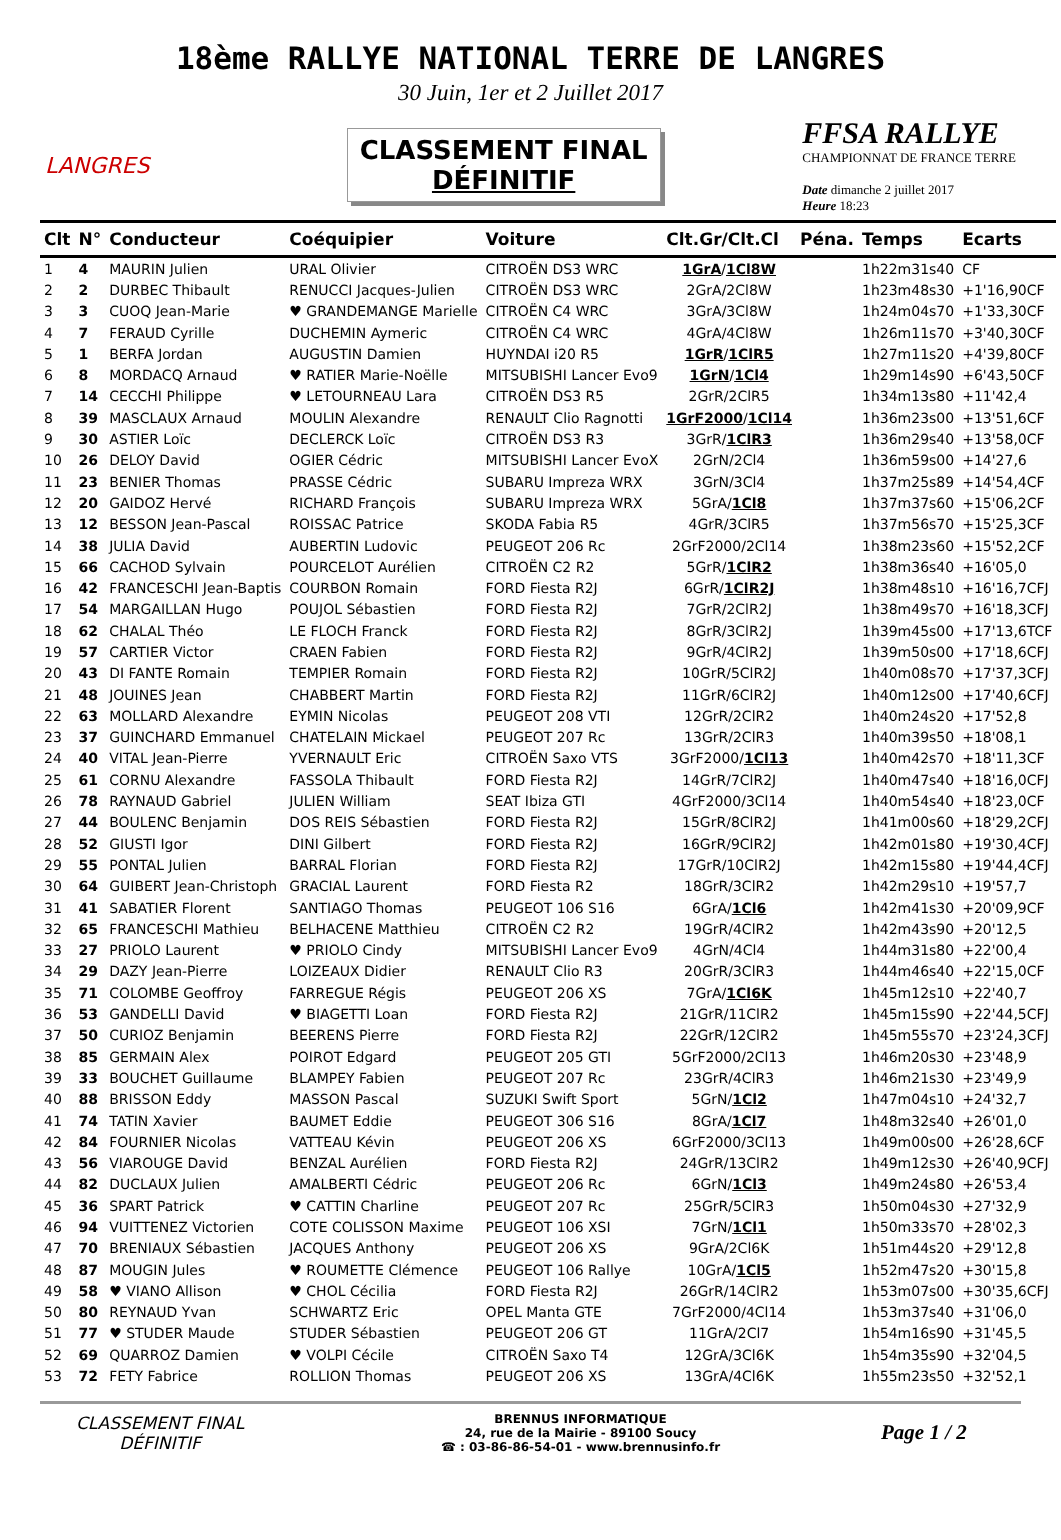18ème RALLYE NATIONAL TERRE DE LANGRES
30 Juin, 1er et 2 Juillet 2017
LANGRES
CLASSEMENT FINAL
DÉFINITIF
FFSA RALLYE
CHAMPIONNAT DE FRANCE TERRE
Date dimanche 2 juillet 2017
Heure 18:23
| Clt | N° | Conducteur | Coéquipier | Voiture | Clt.Gr/Clt.Cl | Péna. | Temps | Ecarts |
| --- | --- | --- | --- | --- | --- | --- | --- | --- |
| 1 | 4 | MAURIN Julien | URAL Olivier | CITROËN DS3 WRC | 1GrA / 1Cl8W | | 1h22m31s40 | CF |
| 2 | 2 | DURBEC Thibault | RENUCCI Jacques-Julien | CITROËN DS3 WRC | 2GrA/2Cl8W | | 1h23m48s30 | +1'16,90CF |
| 3 | 3 | CUOQ Jean-Marie | ♥ GRANDEMANGE Marielle | CITROËN C4 WRC | 3GrA/3Cl8W | | 1h24m04s70 | +1'33,30CF |
| 4 | 7 | FERAUD Cyrille | DUCHEMIN Aymeric | CITROËN C4 WRC | 4GrA/4Cl8W | | 1h26m11s70 | +3'40,30CF |
| 5 | 1 | BERFA Jordan | AUGUSTIN Damien | HUYNDAI i20 R5 | 1GrR / 1ClR5 | | 1h27m11s20 | +4'39,80CF |
| 6 | 8 | MORDACQ Arnaud | ♥ RATIER Marie-Noëlle | MITSUBISHI Lancer Evo9 | 1GrN / 1Cl4 | | 1h29m14s90 | +6'43,50CF |
| 7 | 14 | CECCHI Philippe | ♥ LETOURNEAU Lara | CITROËN DS3 R5 | 2GrR/2ClR5 | | 1h34m13s80 | +11'42,4 |
| 8 | 39 | MASCLAUX Arnaud | MOULIN Alexandre | RENAULT Clio Ragnotti | 1GrF2000 / 1Cl14 | | 1h36m23s00 | +13'51,6CF |
| 9 | 30 | ASTIER Loïc | DECLERCK Loïc | CITROËN DS3 R3 | 3GrR/ 1ClR3 | | 1h36m29s40 | +13'58,0CF |
| 10 | 26 | DELOY David | OGIER Cédric | MITSUBISHI Lancer EvoX | 2GrN/2Cl4 | | 1h36m59s00 | +14'27,6 |
| 11 | 23 | BENIER Thomas | PRASSE Cédric | SUBARU Impreza WRX | 3GrN/3Cl4 | | 1h37m25s89 | +14'54,4CF |
| 12 | 20 | GAIDOZ Hervé | RICHARD François | SUBARU Impreza WRX | 5GrA/ 1Cl8 | | 1h37m37s60 | +15'06,2CF |
| 13 | 12 | BESSON Jean-Pascal | ROISSAC Patrice | SKODA Fabia R5 | 4GrR/3ClR5 | | 1h37m56s70 | +15'25,3CF |
| 14 | 38 | JULIA David | AUBERTIN Ludovic | PEUGEOT 206 Rc | 2GrF2000/2Cl14 | | 1h38m23s60 | +15'52,2CF |
| 15 | 66 | CACHOD Sylvain | POURCELOT Aurélien | CITROËN C2 R2 | 5GrR/ 1ClR2 | | 1h38m36s40 | +16'05,0 |
| 16 | 42 | FRANCESCHI Jean-Baptis | COURBON Romain | FORD Fiesta R2J | 6GrR/ 1ClR2J | | 1h38m48s10 | +16'16,7CFJ |
| 17 | 54 | MARGAILLAN Hugo | POUJOL Sébastien | FORD Fiesta R2J | 7GrR/2ClR2J | | 1h38m49s70 | +16'18,3CFJ |
| 18 | 62 | CHALAL Théo | LE FLOCH Franck | FORD Fiesta R2J | 8GrR/3ClR2J | | 1h39m45s00 | +17'13,6TCF |
| 19 | 57 | CARTIER Victor | CRAEN Fabien | FORD Fiesta R2J | 9GrR/4ClR2J | | 1h39m50s00 | +17'18,6CFJ |
| 20 | 43 | DI FANTE Romain | TEMPIER Romain | FORD Fiesta R2J | 10GrR/5ClR2J | | 1h40m08s70 | +17'37,3CFJ |
| 21 | 48 | JOUINES Jean | CHABBERT Martin | FORD Fiesta R2J | 11GrR/6ClR2J | | 1h40m12s00 | +17'40,6CFJ |
| 22 | 63 | MOLLARD Alexandre | EYMIN Nicolas | PEUGEOT 208 VTI | 12GrR/2ClR2 | | 1h40m24s20 | +17'52,8 |
| 23 | 37 | GUINCHARD Emmanuel | CHATELAIN Mickael | PEUGEOT 207 Rc | 13GrR/2ClR3 | | 1h40m39s50 | +18'08,1 |
| 24 | 40 | VITAL Jean-Pierre | YVERNAULT Eric | CITROËN Saxo VTS | 3GrF2000/ 1Cl13 | | 1h40m42s70 | +18'11,3CF |
| 25 | 61 | CORNU Alexandre | FASSOLA Thibault | FORD Fiesta R2J | 14GrR/7ClR2J | | 1h40m47s40 | +18'16,0CFJ |
| 26 | 78 | RAYNAUD Gabriel | JULIEN William | SEAT Ibiza GTI | 4GrF2000/3Cl14 | | 1h40m54s40 | +18'23,0CF |
| 27 | 44 | BOULENC Benjamin | DOS REIS Sébastien | FORD Fiesta R2J | 15GrR/8ClR2J | | 1h41m00s60 | +18'29,2CFJ |
| 28 | 52 | GIUSTI Igor | DINI Gilbert | FORD Fiesta R2J | 16GrR/9ClR2J | | 1h42m01s80 | +19'30,4CFJ |
| 29 | 55 | PONTAL Julien | BARRAL Florian | FORD Fiesta R2J | 17GrR/10ClR2J | | 1h42m15s80 | +19'44,4CFJ |
| 30 | 64 | GUIBERT Jean-Christoph | GRACIAL Laurent | FORD Fiesta R2 | 18GrR/3ClR2 | | 1h42m29s10 | +19'57,7 |
| 31 | 41 | SABATIER Florent | SANTIAGO Thomas | PEUGEOT 106 S16 | 6GrA/ 1Cl6 | | 1h42m41s30 | +20'09,9CF |
| 32 | 65 | FRANCESCHI Mathieu | BELHACENE Matthieu | CITROËN C2 R2 | 19GrR/4ClR2 | | 1h42m43s90 | +20'12,5 |
| 33 | 27 | PRIOLO Laurent | ♥ PRIOLO Cindy | MITSUBISHI Lancer Evo9 | 4GrN/4Cl4 | | 1h44m31s80 | +22'00,4 |
| 34 | 29 | DAZY Jean-Pierre | LOIZEAUX Didier | RENAULT Clio R3 | 20GrR/3ClR3 | | 1h44m46s40 | +22'15,0CF |
| 35 | 71 | COLOMBE Geoffroy | FARREGUE Régis | PEUGEOT 206 XS | 7GrA/ 1Cl6K | | 1h45m12s10 | +22'40,7 |
| 36 | 53 | GANDELLI David | ♥ BIAGETTI Loan | FORD Fiesta R2J | 21GrR/11ClR2 | | 1h45m15s90 | +22'44,5CFJ |
| 37 | 50 | CURIOZ Benjamin | BEERENS Pierre | FORD Fiesta R2J | 22GrR/12ClR2 | | 1h45m55s70 | +23'24,3CFJ |
| 38 | 85 | GERMAIN Alex | POIROT Edgard | PEUGEOT 205 GTI | 5GrF2000/2Cl13 | | 1h46m20s30 | +23'48,9 |
| 39 | 33 | BOUCHET Guillaume | BLAMPEY Fabien | PEUGEOT 207 Rc | 23GrR/4ClR3 | | 1h46m21s30 | +23'49,9 |
| 40 | 88 | BRISSON Eddy | MASSON Pascal | SUZUKI Swift Sport | 5GrN/ 1Cl2 | | 1h47m04s10 | +24'32,7 |
| 41 | 74 | TATIN Xavier | BAUMET Eddie | PEUGEOT 306 S16 | 8GrA/ 1Cl7 | | 1h48m32s40 | +26'01,0 |
| 42 | 84 | FOURNIER Nicolas | VATTEAU Kévin | PEUGEOT 206 XS | 6GrF2000/3Cl13 | | 1h49m00s00 | +26'28,6CF |
| 43 | 56 | VIAROUGE David | BENZAL Aurélien | FORD Fiesta R2J | 24GrR/13ClR2 | | 1h49m12s30 | +26'40,9CFJ |
| 44 | 82 | DUCLAUX Julien | AMALBERTI Cédric | PEUGEOT 206 Rc | 6GrN/ 1Cl3 | | 1h49m24s80 | +26'53,4 |
| 45 | 36 | SPART Patrick | ♥ CATTIN Charline | PEUGEOT 207 Rc | 25GrR/5ClR3 | | 1h50m04s30 | +27'32,9 |
| 46 | 94 | VUITTENEZ Victorien | COTE COLISSON Maxime | PEUGEOT 106 XSI | 7GrN/ 1Cl1 | | 1h50m33s70 | +28'02,3 |
| 47 | 70 | BRENIAUX Sébastien | JACQUES Anthony | PEUGEOT 206 XS | 9GrA/2Cl6K | | 1h51m44s20 | +29'12,8 |
| 48 | 87 | MOUGIN Jules | ♥ ROUMETTE Clémence | PEUGEOT 106 Rallye | 10GrA/ 1Cl5 | | 1h52m47s20 | +30'15,8 |
| 49 | 58 | ♥ VIANO Allison | ♥ CHOL Cécilia | FORD Fiesta R2J | 26GrR/14ClR2 | | 1h53m07s00 | +30'35,6CFJ |
| 50 | 80 | REYNAUD Yvan | SCHWARTZ Eric | OPEL Manta GTE | 7GrF2000/4Cl14 | | 1h53m37s40 | +31'06,0 |
| 51 | 77 | ♥ STUDER Maude | STUDER Sébastien | PEUGEOT 206 GT | 11GrA/2Cl7 | | 1h54m16s90 | +31'45,5 |
| 52 | 69 | QUARROZ Damien | ♥ VOLPI Cécile | CITROËN Saxo T4 | 12GrA/3Cl6K | | 1h54m35s90 | +32'04,5 |
| 53 | 72 | FETY Fabrice | ROLLION Thomas | PEUGEOT 206 XS | 13GrA/4Cl6K | | 1h55m23s50 | +32'52,1 |
CLASSEMENT FINAL
DÉFINITIF
BRENNUS INFORMATIQUE
24, rue de la Mairie - 89100 Soucy
☎ : 03-86-86-54-01 - www.brennusinfo.fr
Page 1 / 2